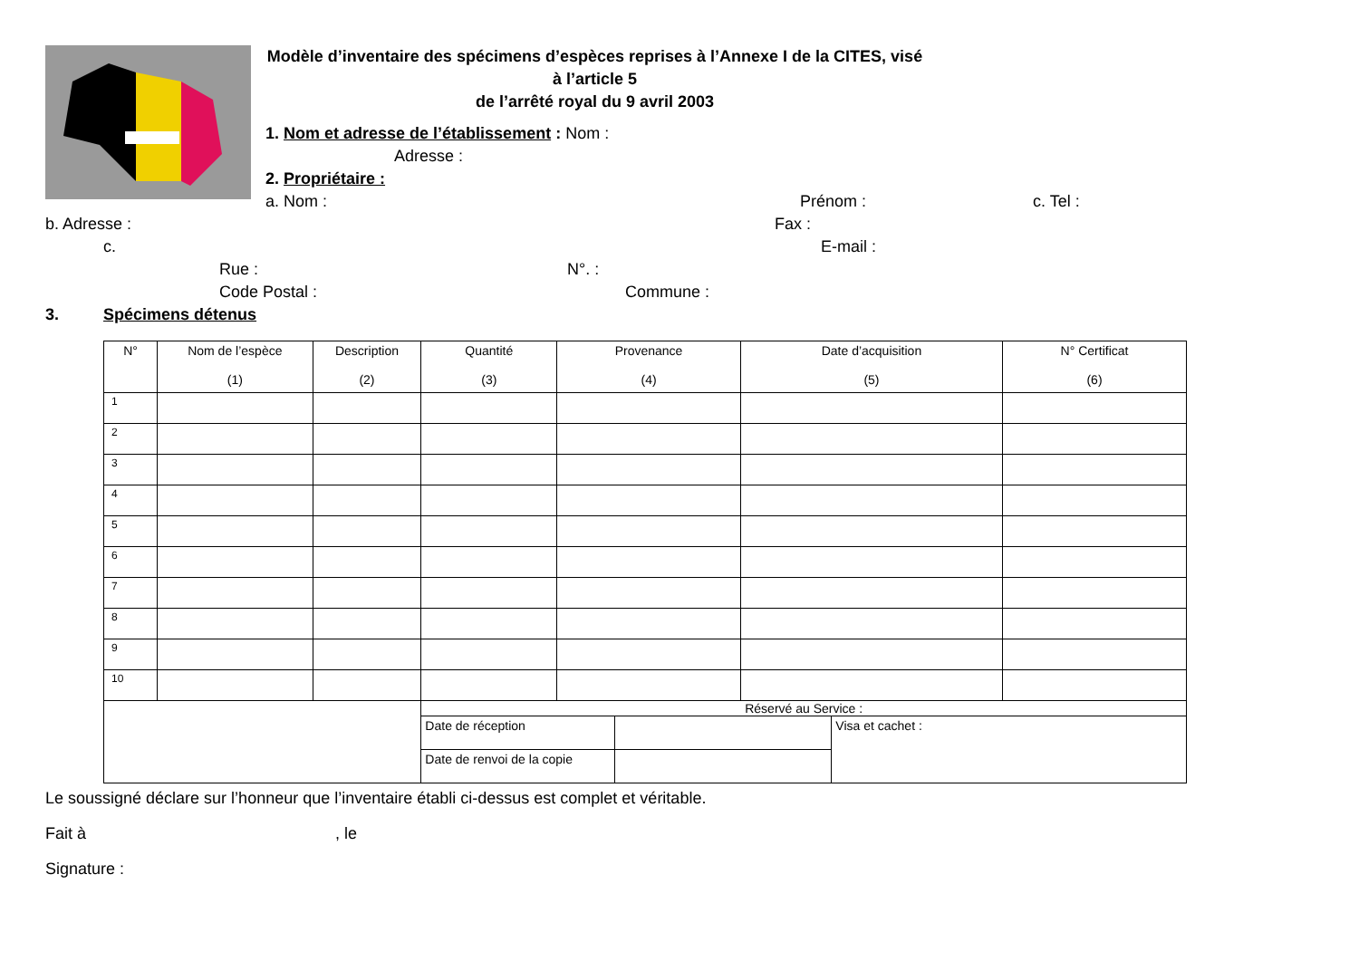Modèle d’inventaire des spécimens d’espèces reprises à l’Annexe I de la CITES, visé à l’article 5
de l’arrêté royal du 9 avril 2003
1. Nom et adresse de l’établissement : Nom :
Adresse :
2. Propriétaire :
a. Nom : Prénom : c. Tel :
b. Adresse : Fax :
c. E-mail :
Rue : N°. :
Code Postal : Commune :
3. Spécimens détenus
| N° | Nom de l’espèce (1) | Description (2) | Quantité (3) | Provenance (4) | Date d’acquisition (5) | N° Certificat (6) |
| --- | --- | --- | --- | --- | --- | --- |
| 1 | | | | | | |
| 2 | | | | | | |
| 3 | | | | | | |
| 4 | | | | | | |
| 5 | | | | | | |
| 6 | | | | | | |
| 7 | | | | | | |
| 8 | | | | | | |
| 9 | | | | | | |
| 10 | | | | | | |
| | | | Réservé au Service : / Date de réception / / Visa et cachet : / / Date de renvoi de la copie / / / | | | |
Le soussigné déclare sur l’honneur que l’inventaire établi ci-dessus est complet et véritable.
Fait à , le
Signature :